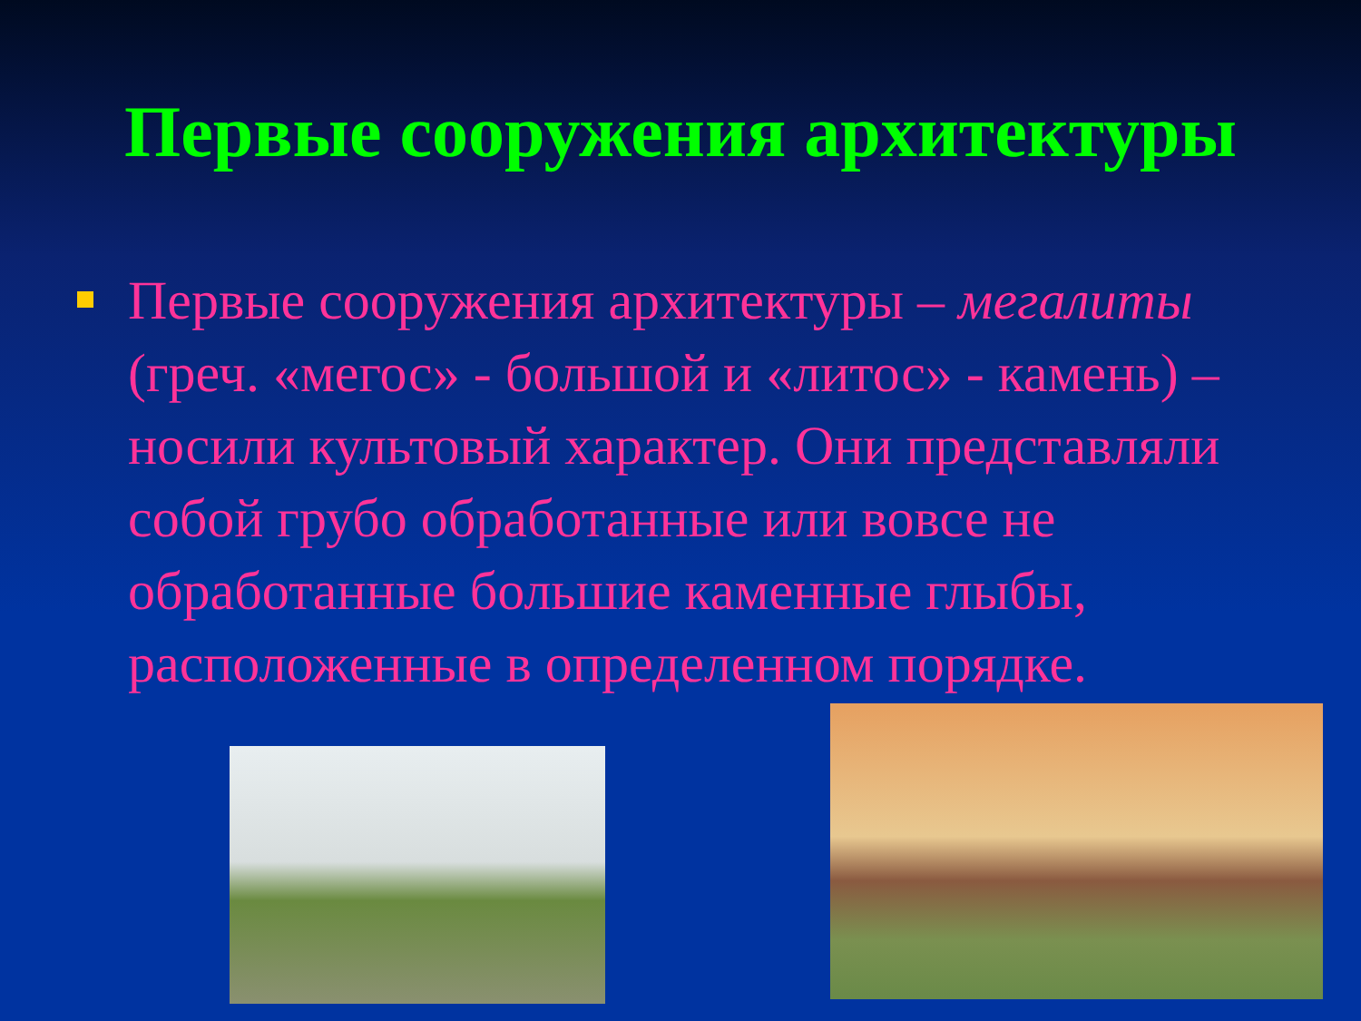Первые сооружения архитектуры
Первые сооружения архитектуры – мегалиты (греч. «мегос» - большой и «литос» - камень) – носили культовый характер. Они представляли собой грубо обработанные или вовсе не обработанные большие каменные глыбы, расположенные в определенном порядке.